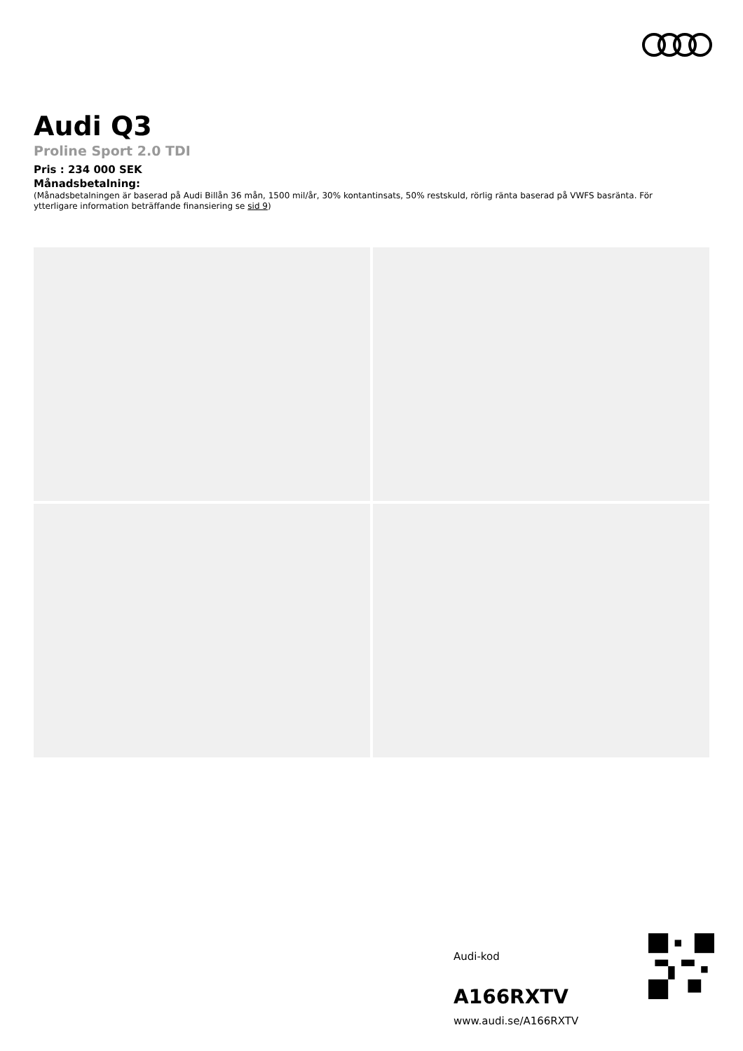Audi Q3
Proline Sport 2.0 TDI
Pris : 234 000 SEK
Månadsbetalning:
(Månadsbetalningen är baserad på Audi Billån 36 mån, 1500 mil/år, 30% kontantinsats, 50% restskuld, rörlig ränta baserad på VWFS basränta. För ytterligare information beträffande finansiering se sid 9)
Audi-kod
A166RXTV
www.audi.se/A166RXTV